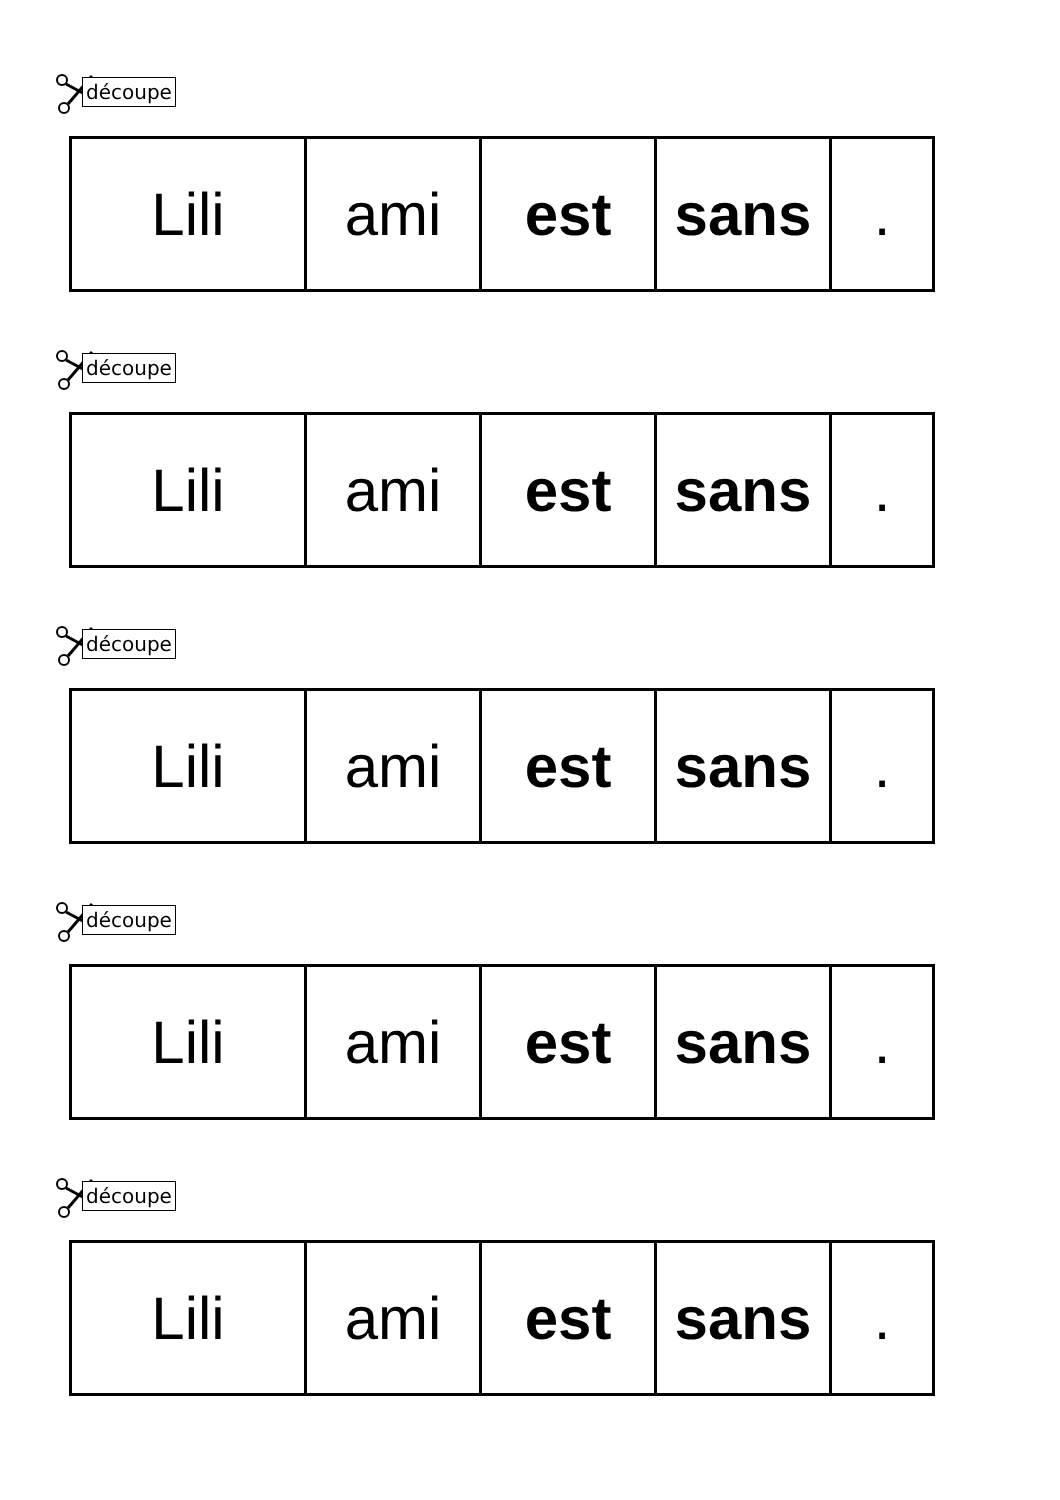découpe
| Lili | ami | est | sans | . |
découpe
| Lili | ami | est | sans | . |
découpe
| Lili | ami | est | sans | . |
découpe
| Lili | ami | est | sans | . |
découpe
| Lili | ami | est | sans | . |